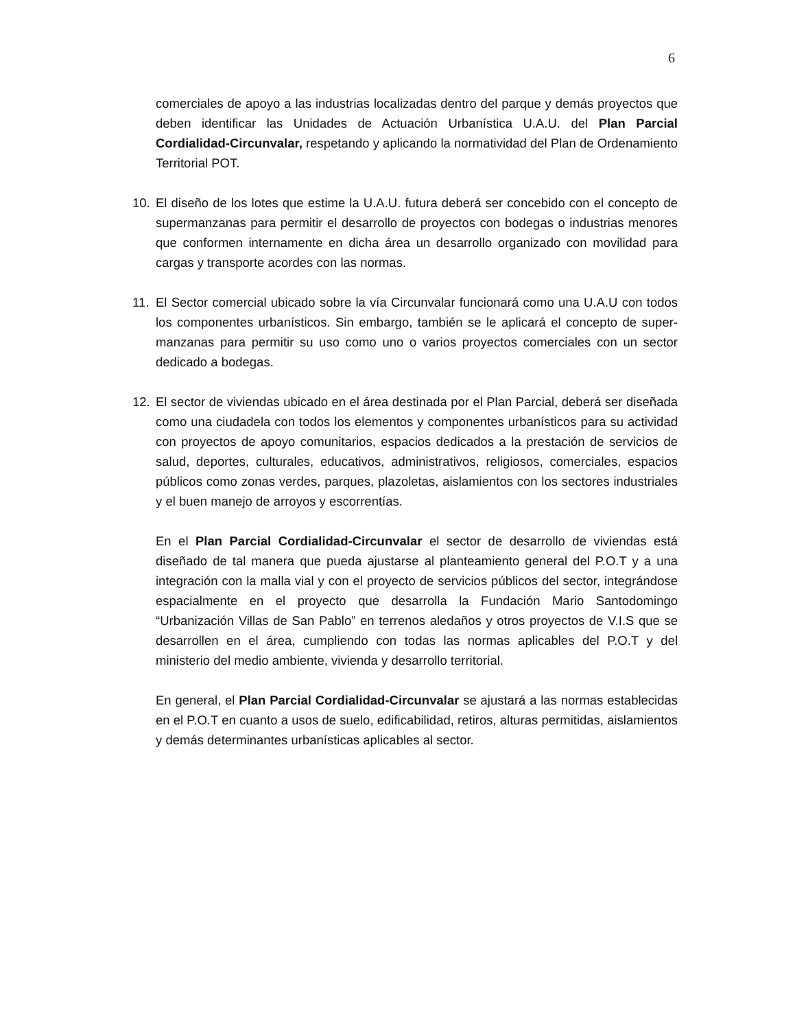6
comerciales de apoyo a las industrias localizadas dentro del parque y demás proyectos que deben identificar las Unidades de Actuación Urbanística U.A.U. del Plan Parcial Cordialidad-Circunvalar, respetando y aplicando la normatividad del Plan de Ordenamiento Territorial POT.
10. El diseño de los lotes que estime la U.A.U. futura deberá ser concebido con el concepto de supermanzanas para permitir el desarrollo de proyectos con bodegas o industrias menores que conformen internamente en dicha área un desarrollo organizado con movilidad para cargas y transporte acordes con las normas.
11. El Sector comercial ubicado sobre la vía Circunvalar funcionará como una U.A.U con todos los componentes urbanísticos. Sin embargo, también se le aplicará el concepto de super-manzanas para permitir su uso como uno o varios proyectos comerciales con un sector dedicado a bodegas.
12. El sector de viviendas ubicado en el área destinada por el Plan Parcial, deberá ser diseñada como una ciudadela con todos los elementos y componentes urbanísticos para su actividad con proyectos de apoyo comunitarios, espacios dedicados a la prestación de servicios de salud, deportes, culturales, educativos, administrativos, religiosos, comerciales, espacios públicos como zonas verdes, parques, plazoletas, aislamientos con los sectores industriales y el buen manejo de arroyos y escorrentías.
En el Plan Parcial Cordialidad-Circunvalar el sector de desarrollo de viviendas está diseñado de tal manera que pueda ajustarse al planteamiento general del P.O.T y a una integración con la malla vial y con el proyecto de servicios públicos del sector, integrándose espacialmente en el proyecto que desarrolla la Fundación Mario Santodomingo “Urbanización Villas de San Pablo” en terrenos aledaños y otros proyectos de V.I.S que se desarrollen en el área, cumpliendo con todas las normas aplicables del P.O.T y del ministerio del medio ambiente, vivienda y desarrollo territorial.
En general, el Plan Parcial Cordialidad-Circunvalar se ajustará a las normas establecidas en el P.O.T en cuanto a usos de suelo, edificabilidad, retiros, alturas permitidas, aislamientos y demás determinantes urbanísticas aplicables al sector.